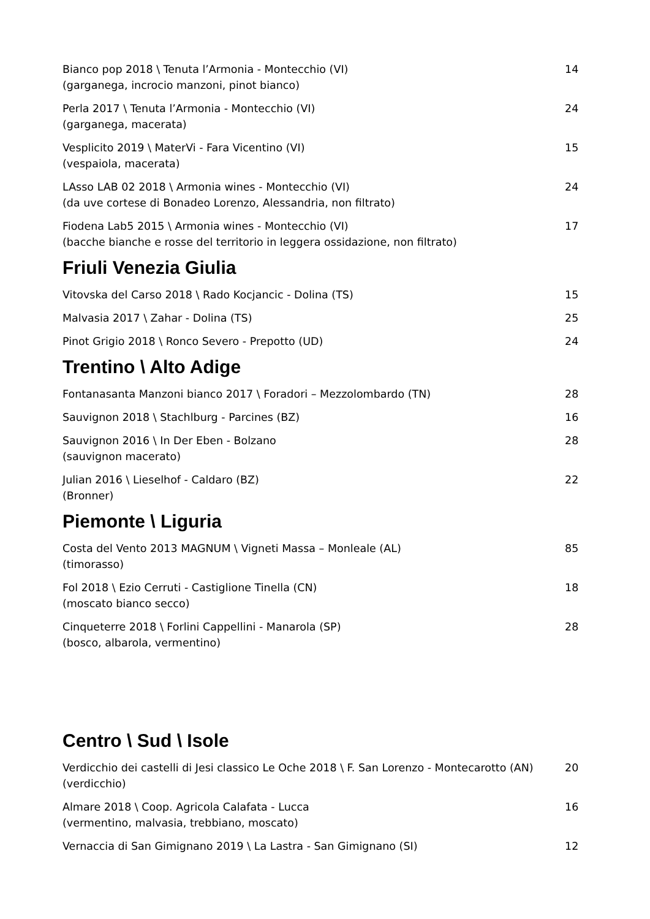Bianco pop 2018 \ Tenuta l’Armonia - Montecchio (VI)
(garganega, incrocio manzoni, pinot bianco)
14
Perla 2017 \ Tenuta l’Armonia - Montecchio (VI)
(garganega, macerata)
24
Vesplicito 2019 \ MaterVi - Fara Vicentino (VI)
(vespaiola, macerata)
15
LAsso LAB 02 2018 \ Armonia wines - Montecchio (VI)
(da uve cortese di Bonadeo Lorenzo, Alessandria, non filtrato)
24
Fiodena Lab5 2015 \ Armonia wines - Montecchio (VI)
(bacche bianche e rosse del territorio in leggera ossidazione, non filtrato)
17
Friuli Venezia Giulia
Vitovska del Carso 2018 \ Rado Kocjancic - Dolina (TS)
15
Malvasia 2017 \ Zahar - Dolina (TS)
25
Pinot Grigio 2018 \ Ronco Severo - Prepotto (UD)
24
Trentino \ Alto Adige
Fontanasanta Manzoni bianco 2017 \ Foradori – Mezzolombardo (TN)
28
Sauvignon 2018 \ Stachlburg - Parcines (BZ)
16
Sauvignon 2016 \ In Der Eben - Bolzano
(sauvignon macerato)
28
Julian 2016 \ Lieselhof - Caldaro (BZ)
(Bronner)
22
Piemonte \ Liguria
Costa del Vento 2013 MAGNUM \ Vigneti Massa – Monleale (AL)
(timorasso)
85
Fol 2018 \ Ezio Cerruti - Castiglione Tinella (CN)
(moscato bianco secco)
18
Cinqueterre 2018 \ Forlini Cappellini - Manarola (SP)
(bosco, albarola, vermentino)
28
Centro \ Sud \ Isole
Verdicchio dei castelli di Jesi classico Le Oche 2018 \ F. San Lorenzo - Montecarotto (AN)
(verdicchio)
20
Almare 2018 \ Coop. Agricola Calafata - Lucca
(vermentino, malvasia, trebbiano, moscato)
16
Vernaccia di San Gimignano 2019 \ La Lastra - San Gimignano (SI)
12